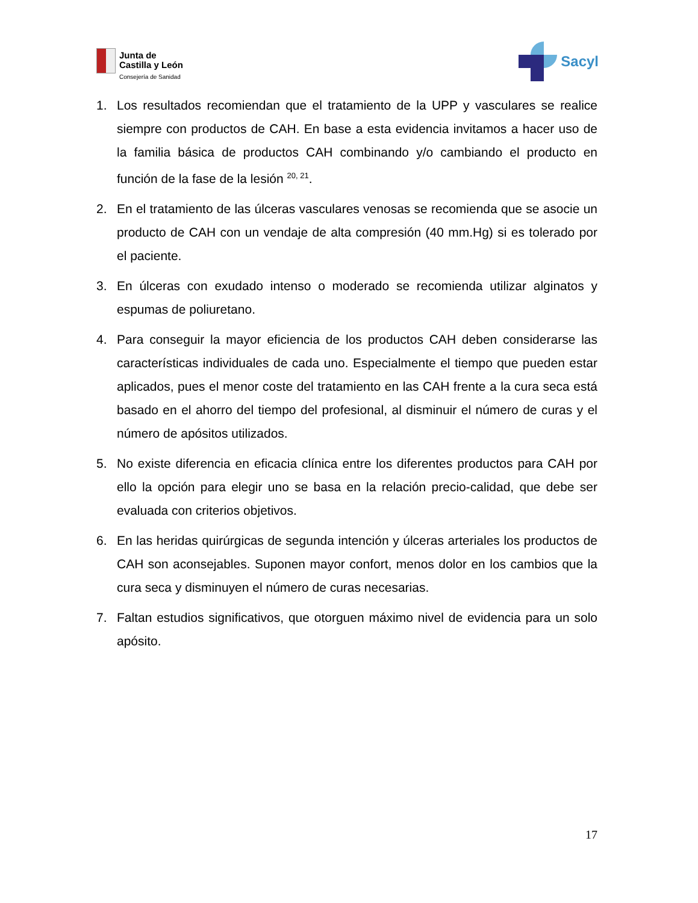Junta de
Castilla y León
Consejería de Sanidad
Sacyl
1. Los resultados recomiendan que el tratamiento de la UPP y vasculares se realice siempre con productos de CAH. En base a esta evidencia invitamos a hacer uso de la familia básica de productos CAH combinando y/o cambiando el producto en función de la fase de la lesión <sup>20, 21</sup>.
2. En el tratamiento de las úlceras vasculares venosas se recomienda que se asocie un producto de CAH con un vendaje de alta compresión (40 mm.Hg) si es tolerado por el paciente.
3. En úlceras con exudado intenso o moderado se recomienda utilizar alginatos y espumas de poliuretano.
4. Para conseguir la mayor eficiencia de los productos CAH deben considerarse las características individuales de cada uno. Especialmente el tiempo que pueden estar aplicados, pues el menor coste del tratamiento en las CAH frente a la cura seca está basado en el ahorro del tiempo del profesional, al disminuir el número de curas y el número de apósitos utilizados.
5. No existe diferencia en eficacia clínica entre los diferentes productos para CAH por ello la opción para elegir uno se basa en la relación precio-calidad, que debe ser evaluada con criterios objetivos.
6. En las heridas quirúrgicas de segunda intención y úlceras arteriales los productos de CAH son aconsejables. Suponen mayor confort, menos dolor en los cambios que la cura seca y disminuyen el número de curas necesarias.
7. Faltan estudios significativos, que otorguen máximo nivel de evidencia para un solo apósito.
17